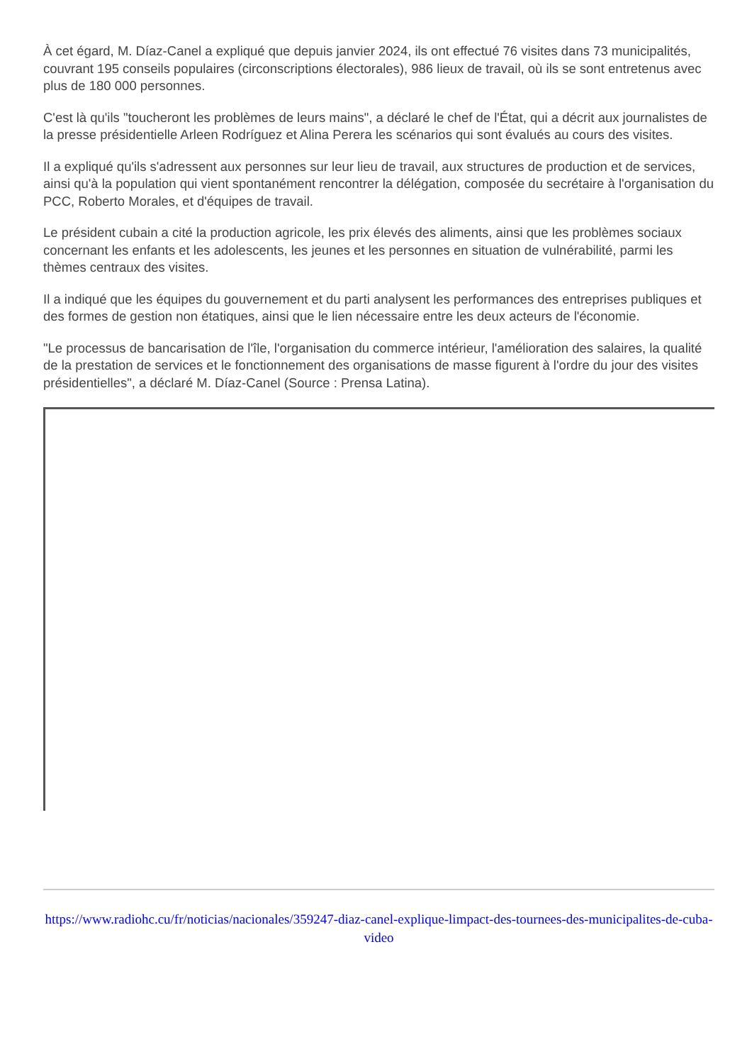À cet égard, M. Díaz-Canel a expliqué que depuis janvier 2024, ils ont effectué 76 visites dans 73 municipalités, couvrant 195 conseils populaires (circonscriptions électorales), 986 lieux de travail, où ils se sont entretenus avec plus de 180 000 personnes.
C'est là qu'ils "toucheront les problèmes de leurs mains", a déclaré le chef de l'État, qui a décrit aux journalistes de la presse présidentielle Arleen Rodríguez et Alina Perera les scénarios qui sont évalués au cours des visites.
Il a expliqué qu'ils s'adressent aux personnes sur leur lieu de travail, aux structures de production et de services, ainsi qu'à la population qui vient spontanément rencontrer la délégation, composée du secrétaire à l'organisation du PCC, Roberto Morales, et d'équipes de travail.
Le président cubain a cité la production agricole, les prix élevés des aliments, ainsi que les problèmes sociaux concernant les enfants et les adolescents, les jeunes et les personnes en situation de vulnérabilité, parmi les thèmes centraux des visites.
Il a indiqué que les équipes du gouvernement et du parti analysent les performances des entreprises publiques et des formes de gestion non étatiques, ainsi que le lien nécessaire entre les deux acteurs de l'économie.
"Le processus de bancarisation de l'île, l'organisation du commerce intérieur, l'amélioration des salaires, la qualité de la prestation de services et le fonctionnement des organisations de masse figurent à l'ordre du jour des visites présidentielles", a déclaré M. Díaz-Canel (Source : Prensa Latina).
https://www.radiohc.cu/fr/noticias/nacionales/359247-diaz-canel-explique-limpact-des-tournees-des-municipalites-de-cuba-video